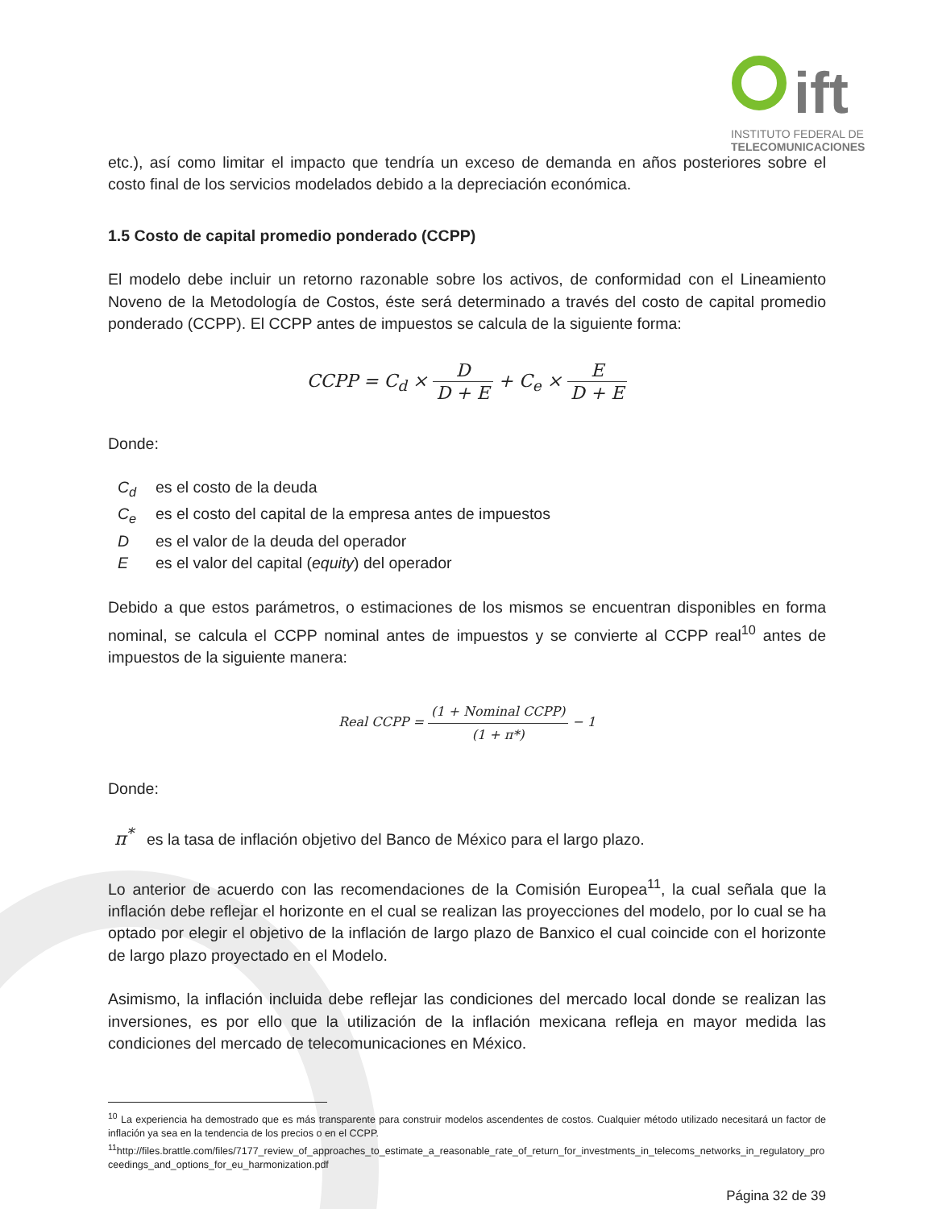ift
INSTITUTO FEDERAL DE
TELECOMUNICACIONES
etc.), así como limitar el impacto que tendría un exceso de demanda en años posteriores sobre el costo final de los servicios modelados debido a la depreciación económica.
1.5 Costo de capital promedio ponderado (CCPP)
El modelo debe incluir un retorno razonable sobre los activos, de conformidad con el Lineamiento Noveno de la Metodología de Costos, éste será determinado a través del costo de capital promedio ponderado (CCPP). El CCPP antes de impuestos se calcula de la siguiente forma:
CCPP = C<sub>d</sub> × D D + E + C<sub>e</sub> × E D + E
Donde:
C<sub>d</sub> es el costo de la deuda
C<sub>e</sub> es el costo del capital de la empresa antes de impuestos
Des el valor de la deuda del operador
Ees el valor del capital (equity) del operador
Debido a que estos parámetros, o estimaciones de los mismos se encuentran disponibles en forma nominal, se calcula el CCPP nominal antes de impuestos y se convierte al CCPP real<sup>10</sup> antes de impuestos de la siguiente manera:
Real CCPP = (1 + Nominal CCPP) (1 + π*) − 1
Donde:
π<sup>*</sup> es la tasa de inflación objetivo del Banco de México para el largo plazo.
Lo anterior de acuerdo con las recomendaciones de la Comisión Europea<sup>11</sup>, la cual señala que la inflación debe reflejar el horizonte en el cual se realizan las proyecciones del modelo, por lo cual se ha optado por elegir el objetivo de la inflación de largo plazo de Banxico el cual coincide con el horizonte de largo plazo proyectado en el Modelo.
Asimismo, la inflación incluida debe reflejar las condiciones del mercado local donde se realizan las inversiones, es por ello que la utilización de la inflación mexicana refleja en mayor medida las condiciones del mercado de telecomunicaciones en México.
<sup>10</sup> La experiencia ha demostrado que es más transparente para construir modelos ascendentes de costos. Cualquier método utilizado necesitará un factor de inflación ya sea en la tendencia de los precios o en el CCPP.
<sup>11</sup> http://files.brattle.com/files/7177_review_of_approaches_to_estimate_a_reasonable_rate_of_return_for_investments_in_telecoms_networks_in_regulatory_proceedings_and_options_for_eu_harmonization.pdf
Página 32 de 39